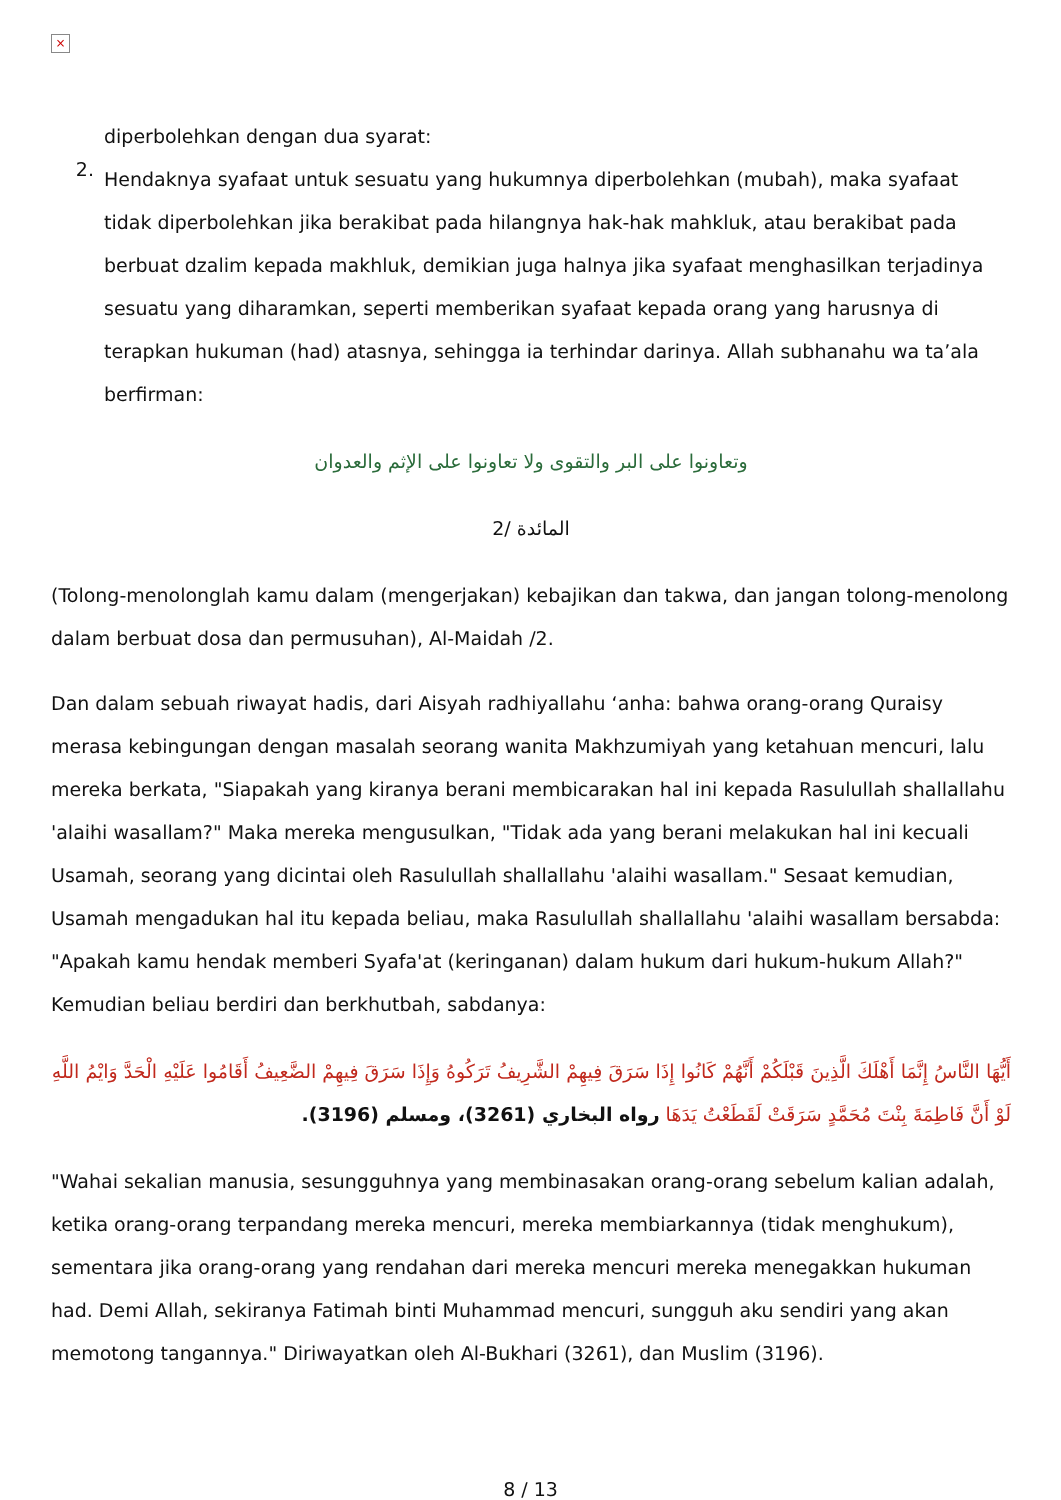×
diperbolehkan dengan dua syarat:
2.
Hendaknya syafaat untuk sesuatu yang hukumnya diperbolehkan (mubah), maka syafaat tidak diperbolehkan jika berakibat pada hilangnya hak-hak mahkluk, atau berakibat pada berbuat dzalim kepada makhluk, demikian juga halnya jika syafaat menghasilkan terjadinya sesuatu yang diharamkan, seperti memberikan syafaat kepada orang yang harusnya di terapkan hukuman (had) atasnya, sehingga ia terhindar darinya. Allah subhanahu wa ta’ala berfirman:
وتعاونوا على البر والتقوى ولا تعاونوا على الإثم والعدوان
المائدة /2
(Tolong-menolonglah kamu dalam (mengerjakan) kebajikan dan takwa, dan jangan tolong-menolong dalam berbuat dosa dan permusuhan), Al-Maidah /2.
Dan dalam sebuah riwayat hadis, dari Aisyah radhiyallahu ‘anha: bahwa orang-orang Quraisy merasa kebingungan dengan masalah seorang wanita Makhzumiyah yang ketahuan mencuri, lalu mereka berkata, "Siapakah yang kiranya berani membicarakan hal ini kepada Rasulullah shallallahu 'alaihi wasallam?" Maka mereka mengusulkan, "Tidak ada yang berani melakukan hal ini kecuali Usamah, seorang yang dicintai oleh Rasulullah shallallahu 'alaihi wasallam." Sesaat kemudian, Usamah mengadukan hal itu kepada beliau, maka Rasulullah shallallahu 'alaihi wasallam bersabda: "Apakah kamu hendak memberi Syafa'at (keringanan) dalam hukum dari hukum-hukum Allah?" Kemudian beliau berdiri dan berkhutbah, sabdanya:
أَيُّهَا النَّاسُ إِنَّمَا أَهْلَكَ الَّذِينَ قَبْلَكُمْ أَنَّهُمْ كَانُوا إِذَا سَرَقَ فِيهِمْ الشَّرِيفُ تَرَكُوهُ وَإِذَا سَرَقَ فِيهِمْ الضَّعِيفُ أَقَامُوا عَلَيْهِ الْحَدَّ وَايْمُ اللَّهِ لَوْ أَنَّ فَاطِمَةَ بِنْتَ مُحَمَّدٍ سَرَقَتْ لَقَطَعْتُ يَدَهَا رواه البخاري (3261)، ومسلم (3196).
"Wahai sekalian manusia, sesungguhnya yang membinasakan orang-orang sebelum kalian adalah, ketika orang-orang terpandang mereka mencuri, mereka membiarkannya (tidak menghukum), sementara jika orang-orang yang rendahan dari mereka mencuri mereka menegakkan hukuman had. Demi Allah, sekiranya Fatimah binti Muhammad mencuri, sungguh aku sendiri yang akan memotong tangannya." Diriwayatkan oleh Al-Bukhari (3261), dan Muslim (3196).
8 / 13